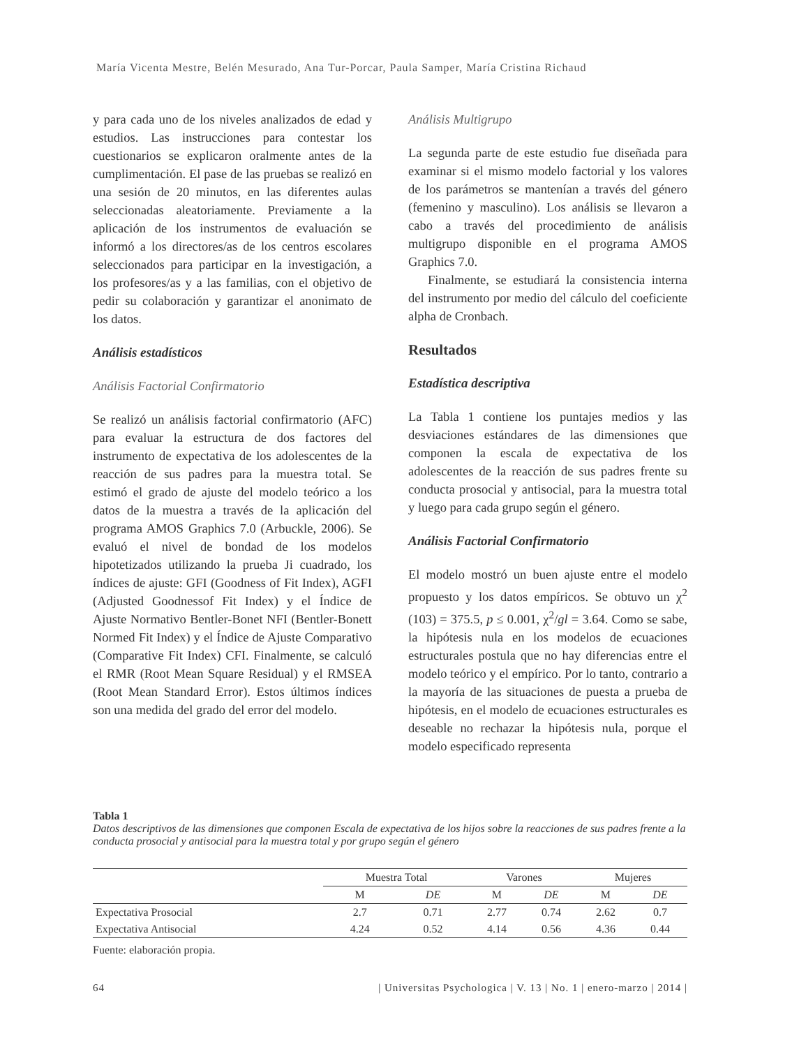María Vicenta Mestre, Belén Mesurado, Ana Tur-Porcar, Paula Samper, María Cristina Richaud
y para cada uno de los niveles analizados de edad y estudios. Las instrucciones para contestar los cuestionarios se explicaron oralmente antes de la cumplimentación. El pase de las pruebas se realizó en una sesión de 20 minutos, en las diferentes aulas seleccionadas aleatoriamente. Previamente a la aplicación de los instrumentos de evaluación se informó a los directores/as de los centros escolares seleccionados para participar en la investigación, a los profesores/as y a las familias, con el objetivo de pedir su colaboración y garantizar el anonimato de los datos.
Análisis estadísticos
Análisis Factorial Confirmatorio
Se realizó un análisis factorial confirmatorio (AFC) para evaluar la estructura de dos factores del instrumento de expectativa de los adolescentes de la reacción de sus padres para la muestra total. Se estimó el grado de ajuste del modelo teórico a los datos de la muestra a través de la aplicación del programa AMOS Graphics 7.0 (Arbuckle, 2006). Se evaluó el nivel de bondad de los modelos hipotetizados utilizando la prueba Ji cuadrado, los índices de ajuste: GFI (Goodness of Fit Index), AGFI (Adjusted Goodnessof Fit Index) y el Índice de Ajuste Normativo Bentler-Bonet NFI (Bentler-Bonett Normed Fit Index) y el Índice de Ajuste Comparativo (Comparative Fit Index) CFI. Finalmente, se calculó el RMR (Root Mean Square Residual) y el RMSEA (Root Mean Standard Error). Estos últimos índices son una medida del grado del error del modelo.
Análisis Multigrupo
La segunda parte de este estudio fue diseñada para examinar si el mismo modelo factorial y los valores de los parámetros se mantenían a través del género (femenino y masculino). Los análisis se llevaron a cabo a través del procedimiento de análisis multigrupo disponible en el programa AMOS Graphics 7.0.
Finalmente, se estudiará la consistencia interna del instrumento por medio del cálculo del coeficiente alpha de Cronbach.
Resultados
Estadística descriptiva
La Tabla 1 contiene los puntajes medios y las desviaciones estándares de las dimensiones que componen la escala de expectativa de los adolescentes de la reacción de sus padres frente su conducta prosocial y antisocial, para la muestra total y luego para cada grupo según el género.
Análisis Factorial Confirmatorio
El modelo mostró un buen ajuste entre el modelo propuesto y los datos empíricos. Se obtuvo un χ<sup>2</sup> (103) = 375.5, p ≤ 0.001, χ<sup>2</sup>/gl = 3.64. Como se sabe, la hipótesis nula en los modelos de ecuaciones estructurales postula que no hay diferencias entre el modelo teórico y el empírico. Por lo tanto, contrario a la mayoría de las situaciones de puesta a prueba de hipótesis, en el modelo de ecuaciones estructurales es deseable no rechazar la hipótesis nula, porque el modelo especificado representa
Tabla 1
Datos descriptivos de las dimensiones que componen Escala de expectativa de los hijos sobre la reacciones de sus padres frente a la conducta prosocial y antisocial para la muestra total y por grupo según el género
| | Muestra Total | | Varones | | Mujeres | |
| --- | --- | --- | --- | --- | --- | --- |
| | M | DE | M | DE | M | DE |
| Expectativa Prosocial | 2.7 | 0.71 | 2.77 | 0.74 | 2.62 | 0.7 |
| Expectativa Antisocial | 4.24 | 0.52 | 4.14 | 0.56 | 4.36 | 0.44 |
Fuente: elaboración propia.
64 | Universitas Psychologica | V. 13 | No. 1 | enero-marzo | 2014 |